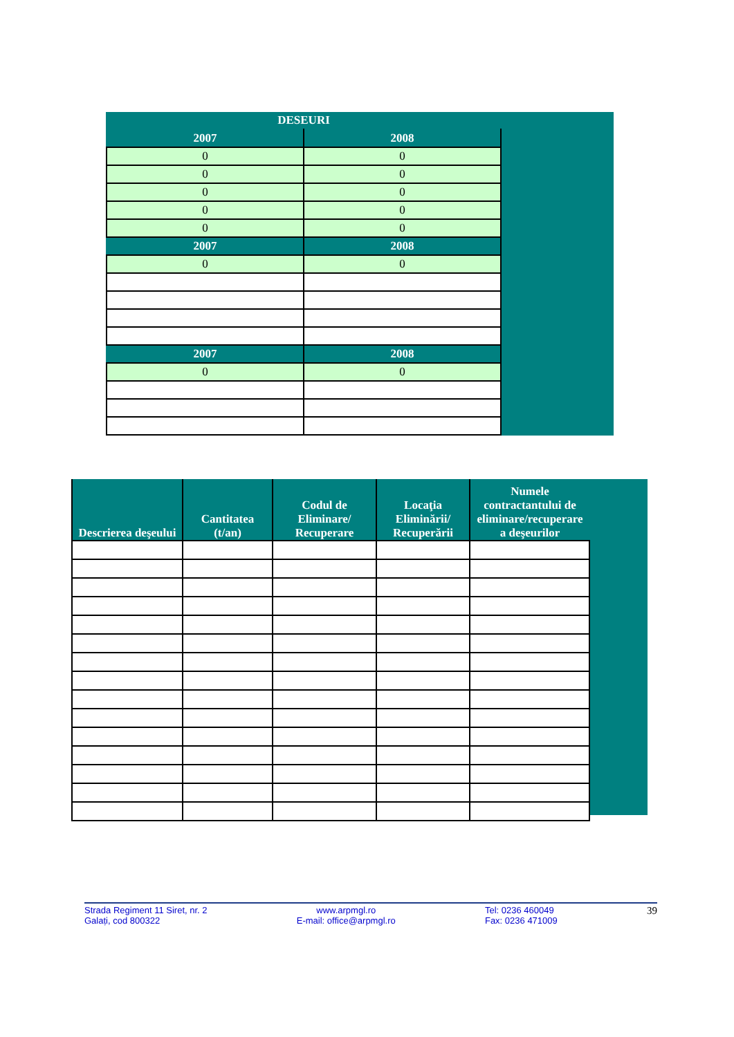| DESEURI | |
| --- | --- |
| 2007 | 2008 |
| 0 | 0 |
| 0 | 0 |
| 0 | 0 |
| 0 | 0 |
| 0 | 0 |
| 2007 | 2008 |
| 0 | 0 |
| 2007 | 2008 |
| 0 | 0 |
| Descrierea deşeului | Cantitatea (t/an) | Codul de Eliminare/ Recuperare | Locaţia Eliminării/ Recuperării | Numele contractantului de eliminare/recuperare a deşeurilor |
| --- | --- | --- | --- | --- |
Strada Regiment 11 Siret, nr. 2
Galați, cod 800322
www.arpmgl.ro
E-mail: office@arpmgl.ro
Tel: 0236 460049
Fax: 0236 471009
39